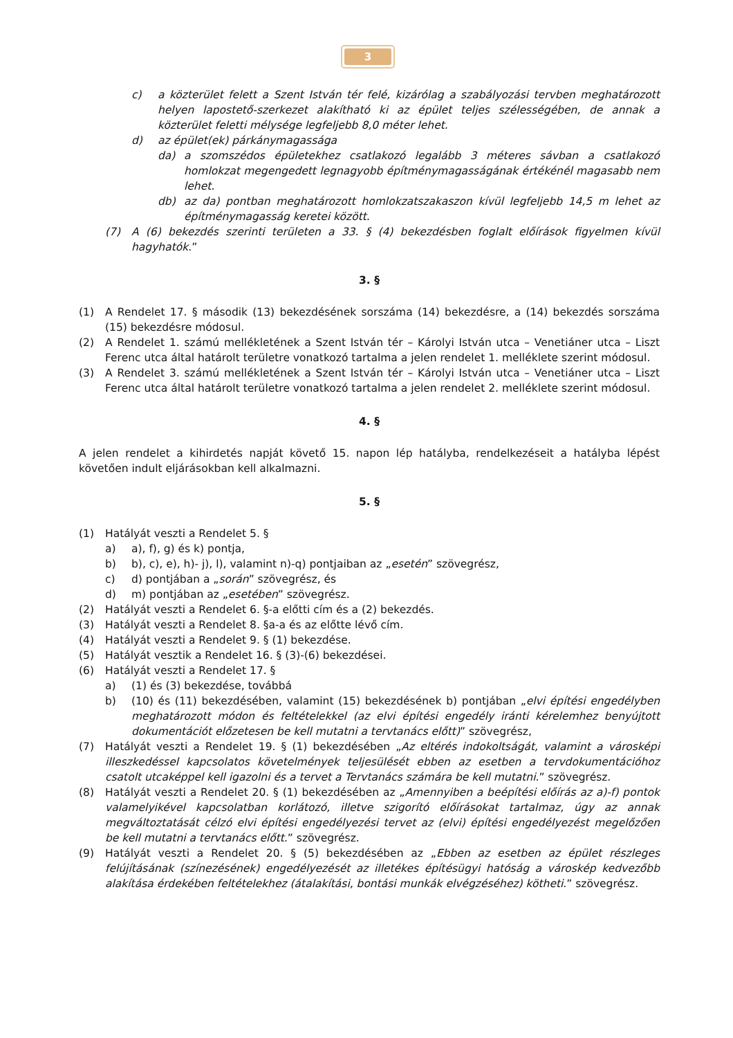3
c) a közterület felett a Szent István tér felé, kizárólag a szabályozási tervben meghatározott helyen lapostető-szerkezet alakítható ki az épület teljes szélességében, de annak a közterület feletti mélysége legfeljebb 8,0 méter lehet.
d) az épület(ek) párkánymagassága
da) a szomszédos épületekhez csatlakozó legalább 3 méteres sávban a csatlakozó homlokzat megengedett legnagyobb építménymagasságának értékénél magasabb nem lehet.
db) az da) pontban meghatározott homlokzatszakaszon kívül legfeljebb 14,5 m lehet az építménymagasság keretei között.
(7) A (6) bekezdés szerinti területen a 33. § (4) bekezdésben foglalt előírások figyelmen kívül hagyhatók.”
3. §
(1) A Rendelet 17. § második (13) bekezdésének sorszáma (14) bekezdésre, a (14) bekezdés sorszáma (15) bekezdésre módosul.
(2) A Rendelet 1. számú mellékletének a Szent István tér – Károlyi István utca – Venetiáner utca – Liszt Ferenc utca által határolt területre vonatkozó tartalma a jelen rendelet 1. melléklete szerint módosul.
(3) A Rendelet 3. számú mellékletének a Szent István tér – Károlyi István utca – Venetiáner utca – Liszt Ferenc utca által határolt területre vonatkozó tartalma a jelen rendelet 2. melléklete szerint módosul.
4. §
A jelen rendelet a kihirdetés napját követő 15. napon lép hatályba, rendelkezéseit a hatályba lépést követően indult eljárásokban kell alkalmazni.
5. §
(1) Hatályát veszti a Rendelet 5. §
a) a), f), g) és k) pontja,
b) b), c), e), h)- j), l), valamint n)-q) pontjaiban az „esetén” szövegrész,
c) d) pontjában a „során” szövegrész, és
d) m) pontjában az „esetében” szövegrész.
(2) Hatályát veszti a Rendelet 6. §-a előtti cím és a (2) bekezdés.
(3) Hatályát veszti a Rendelet 8. §a-a és az előtte lévő cím.
(4) Hatályát veszti a Rendelet 9. § (1) bekezdése.
(5) Hatályát vesztik a Rendelet 16. § (3)-(6) bekezdései.
(6) Hatályát veszti a Rendelet 17. §
a) (1) és (3) bekezdése, továbbá
b) (10) és (11) bekezdésében, valamint (15) bekezdésének b) pontjában „elvi építési engedélyben meghatározott módon és feltételekkel (az elvi építési engedély iránti kérelemhez benyújtott dokumentációt előzetesen be kell mutatni a tervtanács előtt)” szövegrész,
(7) Hatályát veszti a Rendelet 19. § (1) bekezdésében „Az eltérés indokoltságát, valamint a városképi illeszkedéssel kapcsolatos követelmények teljesülését ebben az esetben a tervdokumentációhoz csatolt utcaképpel kell igazolni és a tervet a Tervtanács számára be kell mutatni.” szövegrész.
(8) Hatályát veszti a Rendelet 20. § (1) bekezdésében az „Amennyiben a beépítési előírás az a)-f) pontok valamelyikével kapcsolatban korlátozó, illetve szigorító előírásokat tartalmaz, úgy az annak megváltoztatását célzó elvi építési engedélyezési tervet az (elvi) építési engedélyezést megelőzően be kell mutatni a tervtanács előtt.” szövegrész.
(9) Hatályát veszti a Rendelet 20. § (5) bekezdésében az „Ebben az esetben az épület részleges felújításának (színezésének) engedélyezését az illetékes építésügyi hatóság a városkép kedvezőbb alakítása érdekében feltételekhez (átalakítási, bontási munkák elvégzéséhez) kötheti.” szövegrész.